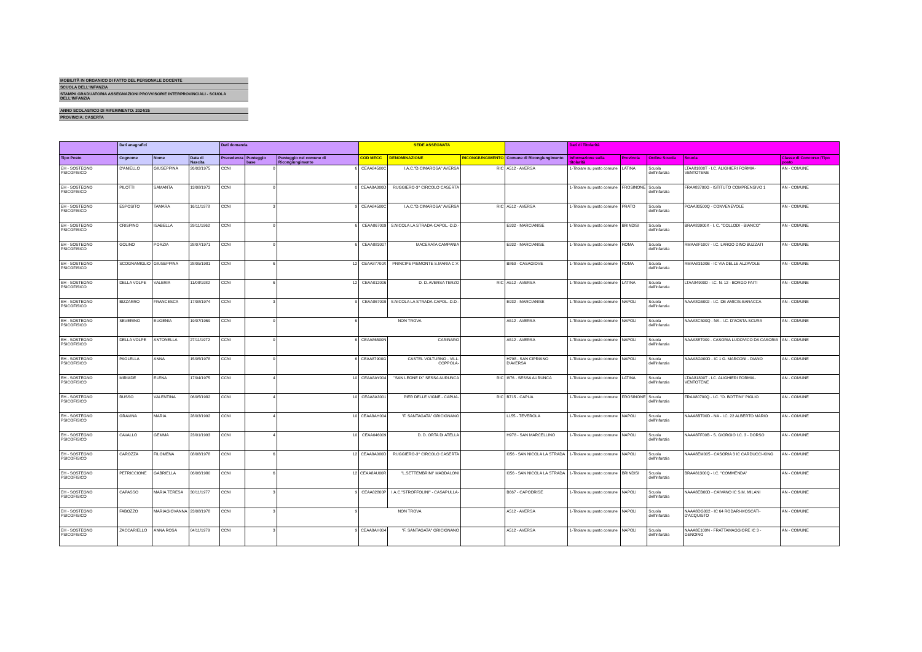MOBILITÀ IN ORGANICO DI FATTO DEL PERSONALE DOCENTE
SCUOLA DELL'INFANZIA
STAMPA GRADUATORIA ASSEGNAZIONI PROVVISORIE INTERPROVINCIALI - SCUOLA DELL'INFANZIA
ANNO SCOLASTICO DI RIFERIMENTO: 2024/25
PROVINCIA: CASERTA
| | Dati anagrafici | | | Dati domanda | | | SEDE ASSEGNATA | | | | Dati di Titolarità | | | | |
| --- | --- | --- | --- | --- | --- | --- | --- | --- | --- | --- | --- | --- | --- | --- | --- |
| Tipo Posto | Cognome | Nome | Data di Nascita | Precedenza | Punteggio base | Punteggio nel comune di Ricongiungimento | COD MECC | DENOMINAZIONE | RICONGIUNGIMENTO | Comune di Ricongiungimento | Informazione sulla titolarità | Provincia | Ordine Scuola | Scuola | Classe di Concorso /Tipo posto |
| EH - SOSTEGNO PSICOFISICO | D'ANIELLO | GIUSEPPINA | 26/02/1975 | CCNI | 0 | 6 | CEAA84500C | I.A.C."D.CIMAROSA" AVERSA | RIC | A512 - AVERSA | 1-Titolare su posto comune | LATINA | Scuola dell'infanzia | LTAA81800T - I.C. ALIGHIERI FORMIA-VENTOTENE | AN - COMUNE |
| EH - SOSTEGNO PSICOFISICO | PILOTTI | SAMANTA | 13/08/1973 | CCNI | 0 | 0 | CEAA8A000D | RUGGIERO-3^ CIRCOLO CASERTA | | | 1-Titolare su posto comune | FROSINONE | Scuola dell'infanzia | FRAA83700G - ISTITUTO COMPRENSIVO 1 | AN - COMUNE |
| EH - SOSTEGNO PSICOFISICO | ESPOSITO | TAMARA | 16/11/1978 | CCNI | 3 | 9 | CEAA84500C | I.A.C."D.CIMAROSA" AVERSA | RIC | A512 - AVERSA | 1-Titolare su posto comune | PRATO | Scuola dell'infanzia | POAA80500Q - CONVENEVOLE | AN - COMUNE |
| EH - SOSTEGNO PSICOFISICO | CRISPINO | ISABELLA | 29/11/1962 | CCNI | 0 | 6 | CEAA867009 | S.NICOLA LA STRADA-CAPOL.-D.D.- | | E932 - MARCIANISE | 1-Titolare su posto comune | BRINDISI | Scuola dell'infanzia | BRAA83900X - I. C. "COLLODI - BIANCO" | AN - COMUNE |
| EH - SOSTEGNO PSICOFISICO | GOLINO | PORZIA | 28/07/1971 | CCNI | 0 | 6 | CEAA883007 | MACERATA CAMPANIA | | E932 - MARCIANISE | 1-Titolare su posto comune | ROMA | Scuola dell'infanzia | RMAA8F1007 - I.C. LARGO DINO BUZZATI | AN - COMUNE |
| EH - SOSTEGNO PSICOFISICO | SCOGNAMIGLIO | GIUSEPPINA | 28/05/1981 | CCNI | 6 | 12 | CEAA87700X | PRINCIPE PIEMONTE S.MARIA C.V. | | B860 - CASAGIOVE | 1-Titolare su posto comune | ROMA | Scuola dell'infanzia | RMAA83100B - IC VIA DELLE ALZAVOLE | AN - COMUNE |
| EH - SOSTEGNO PSICOFISICO | DELLA VOLPE | VALERIA | 11/08/1982 | CCNI | 6 | 12 | CEAA012006 | D. D. AVERSA TERZO | RIC | A512 - AVERSA | 1-Titolare su posto comune | LATINA | Scuola dell'infanzia | LTAA84900D - I.C. N. 12 - BORGO FAITI | AN - COMUNE |
| EH - SOSTEGNO PSICOFISICO | BIZZARRO | FRANCESCA | 17/08/1974 | CCNI | 3 | 9 | CEAA867009 | S.NICOLA LA STRADA-CAPOL.-D.D.- | | E932 - MARCIANISE | 1-Titolare su posto comune | NAPOLI | Scuola dell'infanzia | NAAA8G6002 - I.C. DE AMICIS-BARACCA | AN - COMUNE |
| EH - SOSTEGNO PSICOFISICO | SEVERINO | EUGENIA | 19/07/1969 | CCNI | 0 | 6 | NON TROVA | | | A512 - AVERSA | 1-Titolare su posto comune | NAPOLI | Scuola dell'infanzia | NAAA8C500Q - NA - I.C. D'AOSTA-SCURA | AN - COMUNE |
| EH - SOSTEGNO PSICOFISICO | DELLA VOLPE | ANTONELLA | 27/11/1972 | CCNI | 0 | 6 | CEAA86500N | CARINARO | | A512 - AVERSA | 1-Titolare su posto comune | NAPOLI | Scuola dell'infanzia | NAAA8ET009 - CASORIA LUDOVICO DA CASORIA | AN - COMUNE |
| EH - SOSTEGNO PSICOFISICO | PAOLELLA | ANNA | 15/05/1978 | CCNI | 0 | 6 | CEAA87900G | CASTEL VOLTURNO - VILL. COPPOLA- | | H798 - SAN CIPRIANO D'AVERSA | 1-Titolare su posto comune | NAPOLI | Scuola dell'infanzia | NAAA8G900D - IC 1 G. MARCONI - DIANO | AN - COMUNE |
| EH - SOSTEGNO PSICOFISICO | MIRIADE | ELENA | 17/04/1975 | CCNI | 4 | 10 | CEAA8AY004 | "SAN LEONE IX" SESSA AURUNCA | RIC | I676 - SESSA AURUNCA | 1-Titolare su posto comune | LATINA | Scuola dell'infanzia | LTAA81800T - I.C. ALIGHIERI FORMIA-VENTOTENE | AN - COMUNE |
| EH - SOSTEGNO PSICOFISICO | RUSSO | VALENTINA | 06/05/1982 | CCNI | 4 | 10 | CEAA8A3001 | PIER DELLE VIGNE - CAPUA- | RIC | B715 - CAPUA | 1-Titolare su posto comune | FROSINONE | Scuola dell'infanzia | FRAA80700Q - I.C. "O. BOTTINI" PIGLIO | AN - COMUNE |
| EH - SOSTEGNO PSICOFISICO | GRAVINA | MARIA | 28/03/1992 | CCNI | 4 | 10 | CEAA8AH004 | "F. SANTAGATA" GRICIGNANO | | L155 - TEVEROLA | 1-Titolare su posto comune | NAPOLI | Scuola dell'infanzia | NAAA8BT00D - NA - I.C. 22 ALBERTO MARIO | AN - COMUNE |
| EH - SOSTEGNO PSICOFISICO | CAVALLO | GEMMA | 23/01/1993 | CCNI | 4 | 10 | CEAA046009 | D. D. ORTA DI ATELLA | | H978 - SAN MARCELLINO | 1-Titolare su posto comune | NAPOLI | Scuola dell'infanzia | NAAA8FF00B - S. GIORGIO I.C. 3 - DORSO | AN - COMUNE |
| EH - SOSTEGNO PSICOFISICO | CAROZZA | FILOMENA | 08/08/1978 | CCNI | 6 | 12 | CEAA8A000D | RUGGIERO-3^ CIRCOLO CASERTA | | I056 - SAN NICOLA LA STRADA | 1-Titolare su posto comune | NAPOLI | Scuola dell'infanzia | NAAA8EM005 - CASORIA 3 IC CARDUCCI-KING | AN - COMUNE |
| EH - SOSTEGNO PSICOFISICO | PETRICCIONE | GABRIELLA | 06/06/1980 | CCNI | 6 | 12 | CEAA8AU00R | "L.SETTEMBRINI" MADDALONI | | I056 - SAN NICOLA LA STRADA | 1-Titolare su posto comune | BRINDISI | Scuola dell'infanzia | BRAA81300Q - I.C. "COMMENDA" | AN - COMUNE |
| EH - SOSTEGNO PSICOFISICO | CAPASSO | MARIA TERESA | 30/11/1977 | CCNI | 3 | 9 | CEAA82800P | I.A.C."STROFFOLINI" - CASAPULLA- | | B667 - CAPODRISE | 1-Titolare su posto comune | NAPOLI | Scuola dell'infanzia | NAAA8EB00D - CAIVANO IC S.M. MILANI | AN - COMUNE |
| EH - SOSTEGNO PSICOFISICO | FABOZZO | MARIAGIOVANNA | 23/08/1978 | CCNI | 3 | 9 | NON TROVA | | | A512 - AVERSA | 1-Titolare su posto comune | NAPOLI | Scuola dell'infanzia | NAAA8DG002 - IC 64 RODARI-MOSCATI-D'ACQUISTO | AN - COMUNE |
| EH - SOSTEGNO PSICOFISICO | ZACCARIELLO | ANNA ROSA | 04/11/1979 | CCNI | 3 | 9 | CEAA8AH004 | "F. SANTAGATA" GRICIGNANO | | A512 - AVERSA | 1-Titolare su posto comune | NAPOLI | Scuola dell'infanzia | NAAA8E100N - FRATTAMAGGIORE IC 3 - GENOINO | AN - COMUNE |